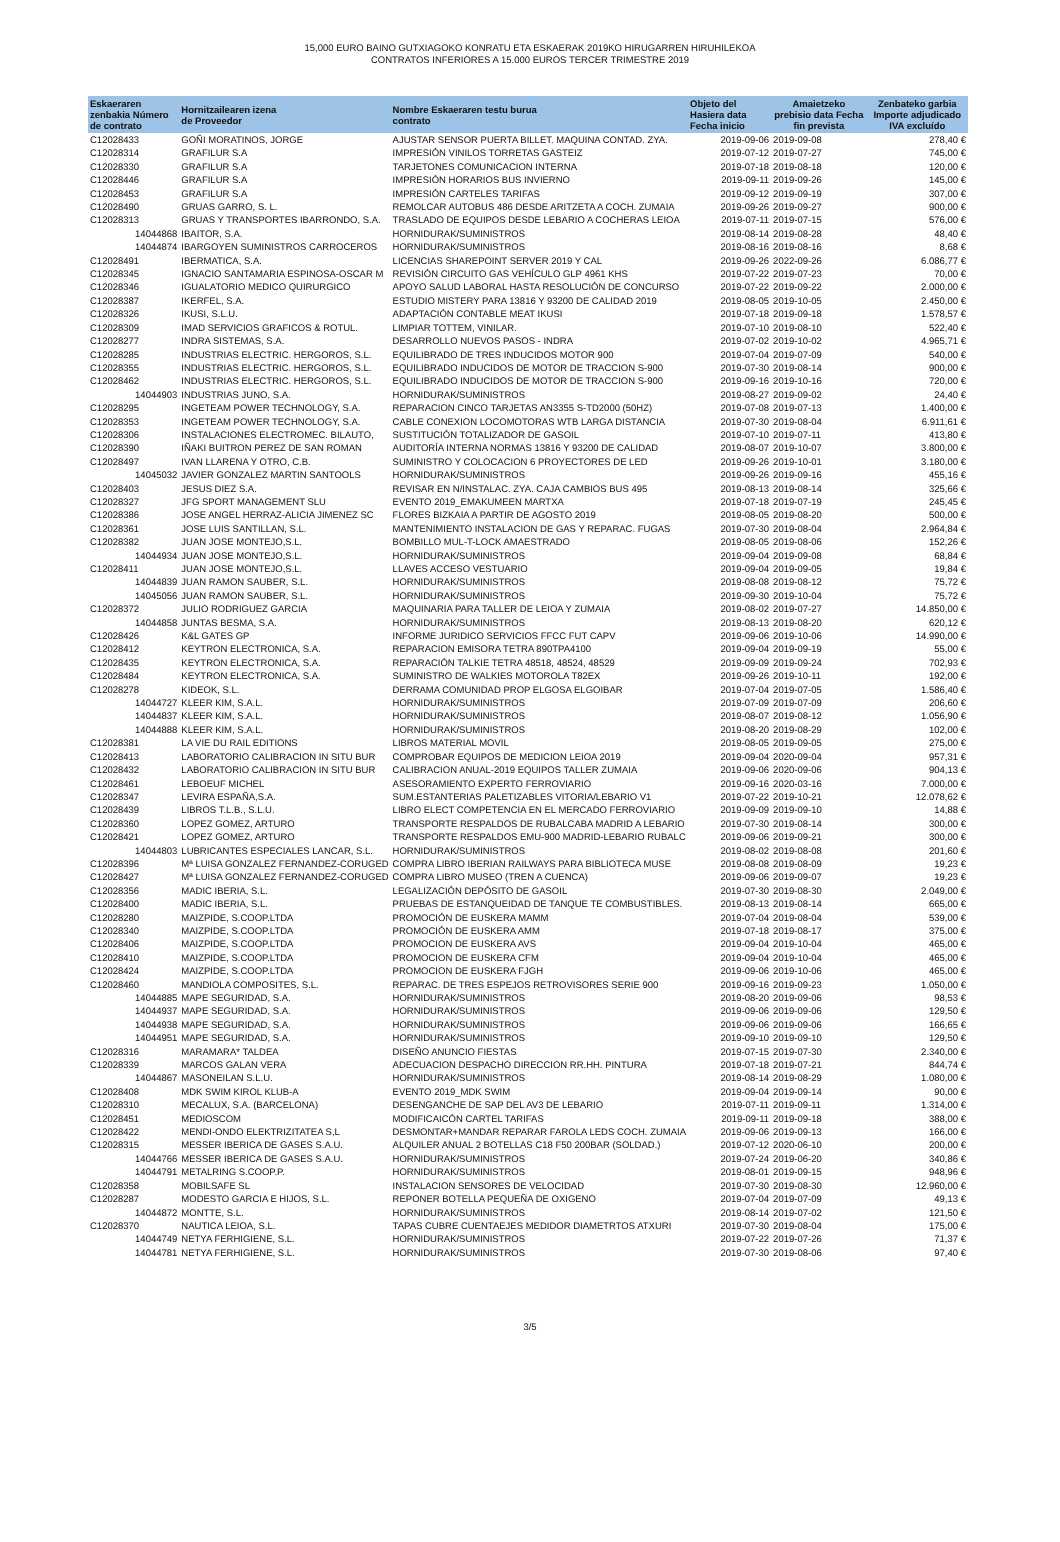15,000 EURO BAINO GUTXIAGOKO KONRATU ETA ESKAERAK 2019KO HIRUGARREN HIRUHILEKOA
CONTRATOS INFERIORES A 15.000 EUROS TERCER TRIMESTRE 2019
| Eskaeraren zenbakia Número de contrato | Hornitzailearen izena de Proveedor | Nombre Eskaeraren testu burua contrato | Objeto del Hasiera data Fecha inicio | Amaietzeko prebisio data Fecha fin prevista | Zenbateko garbia Importe adjudicado IVA excluído |
| --- | --- | --- | --- | --- | --- |
| C12028433 | GOÑI MORATINOS, JORGE | AJUSTAR SENSOR PUERTA BILLET. MAQUINA CONTAD. ZYA. | 2019-09-06 | 2019-09-08 | 278,40 € |
| C12028314 | GRAFILUR S.A | IMPRESIÓN VINILOS TORRETAS GASTEIZ | 2019-07-12 | 2019-07-27 | 745,00 € |
| C12028330 | GRAFILUR S.A | TARJETONES COMUNICACION INTERNA | 2019-07-18 | 2019-08-18 | 120,00 € |
| C12028446 | GRAFILUR S.A | IMPRESIÓN HORARIOS BUS INVIERNO | 2019-09-11 | 2019-09-26 | 145,00 € |
| C12028453 | GRAFILUR S.A | IMPRESIÓN CARTELES TARIFAS | 2019-09-12 | 2019-09-19 | 307,00 € |
| C12028490 | GRUAS GARRO, S. L. | REMOLCAR AUTOBUS 486 DESDE ARITZETA A COCH. ZUMAIA | 2019-09-26 | 2019-09-27 | 900,00 € |
| C12028313 | GRUAS Y TRANSPORTES IBARRONDO, S.A. | TRASLADO DE EQUIPOS DESDE LEBARIO A COCHERAS LEIOA | 2019-07-11 | 2019-07-15 | 576,00 € |
| 14044868 | IBAITOR, S.A. | HORNIDURAK/SUMINISTROS | 2019-08-14 | 2019-08-28 | 48,40 € |
| 14044874 | IBARGOYEN SUMINISTROS CARROCEROS | HORNIDURAK/SUMINISTROS | 2019-08-16 | 2019-08-16 | 8,68 € |
| C12028491 | IBERMATICA, S.A. | LICENCIAS SHAREPOINT SERVER 2019 Y CAL | 2019-09-26 | 2022-09-26 | 6.086,77 € |
| C12028345 | IGNACIO SANTAMARIA ESPINOSA-OSCAR M | REVISIÓN CIRCUITO GAS VEHÍCULO GLP 4961 KHS | 2019-07-22 | 2019-07-23 | 70,00 € |
| C12028346 | IGUALATORIO MEDICO QUIRURGICO | APOYO SALUD LABORAL HASTA RESOLUCIÓN DE CONCURSO | 2019-07-22 | 2019-09-22 | 2.000,00 € |
| C12028387 | IKERFEL, S.A. | ESTUDIO MISTERY PARA 13816 Y 93200 DE CALIDAD 2019 | 2019-08-05 | 2019-10-05 | 2.450,00 € |
| C12028326 | IKUSI, S.L.U. | ADAPTACIÓN CONTABLE MEAT IKUSI | 2019-07-18 | 2019-09-18 | 1.578,57 € |
| C12028309 | IMAD SERVICIOS GRAFICOS & ROTUL. | LIMPIAR TOTTEM, VINILAR. | 2019-07-10 | 2019-08-10 | 522,40 € |
| C12028277 | INDRA SISTEMAS, S.A. | DESARROLLO NUEVOS PASOS - INDRA | 2019-07-02 | 2019-10-02 | 4.965,71 € |
| C12028285 | INDUSTRIAS ELECTRIC. HERGOROS, S.L. | EQUILIBRADO DE TRES INDUCIDOS MOTOR 900 | 2019-07-04 | 2019-07-09 | 540,00 € |
| C12028355 | INDUSTRIAS ELECTRIC. HERGOROS, S.L. | EQUILIBRADO INDUCIDOS DE MOTOR DE TRACCION S-900 | 2019-07-30 | 2019-08-14 | 900,00 € |
| C12028462 | INDUSTRIAS ELECTRIC. HERGOROS, S.L. | EQUILIBRADO INDUCIDOS DE MOTOR DE TRACCION S-900 | 2019-09-16 | 2019-10-16 | 720,00 € |
| 14044903 | INDUSTRIAS JUNO, S.A. | HORNIDURAK/SUMINISTROS | 2019-08-27 | 2019-09-02 | 24,40 € |
| C12028295 | INGETEAM POWER TECHNOLOGY, S.A. | REPARACION CINCO TARJETAS AN3355 S-TD2000 (50HZ) | 2019-07-08 | 2019-07-13 | 1.400,00 € |
| C12028353 | INGETEAM POWER TECHNOLOGY, S.A. | CABLE CONEXION LOCOMOTORAS WTB LARGA DISTANCIA | 2019-07-30 | 2019-08-04 | 6.911,61 € |
| C12028306 | INSTALACIONES ELECTROMEC. BILAUTO, | SUSTITUCIÓN TOTALIZADOR DE GASOIL | 2019-07-10 | 2019-07-11 | 413,80 € |
| C12028390 | IÑAKI BUITRON PEREZ DE SAN ROMAN | AUDITORÍA INTERNA NORMAS 13816 Y 93200 DE CALIDAD | 2019-08-07 | 2019-10-07 | 3.800,00 € |
| C12028497 | IVAN LLARENA Y OTRO, C.B. | SUMINISTRO Y COLOCACION 6 PROYECTORES DE LED | 2019-09-26 | 2019-10-01 | 3.180,00 € |
| 14045032 | JAVIER GONZALEZ MARTIN SANTOOLS | HORNIDURAK/SUMINISTROS | 2019-09-26 | 2019-09-16 | 455,16 € |
| C12028403 | JESUS DIEZ S.A. | REVISAR EN N/INSTALAC. ZYA. CAJA CAMBIOS BUS 495 | 2019-08-13 | 2019-08-14 | 325,66 € |
| C12028327 | JFG SPORT MANAGEMENT SLU | EVENTO 2019_EMAKUMEEN MARTXA | 2019-07-18 | 2019-07-19 | 245,45 € |
| C12028386 | JOSE ANGEL HERRAZ-ALICIA JIMENEZ SC | FLORES BIZKAIA A PARTIR DE AGOSTO 2019 | 2019-08-05 | 2019-08-20 | 500,00 € |
| C12028361 | JOSE LUIS SANTILLAN, S.L. | MANTENIMIENTO INSTALACION DE GAS Y REPARAC. FUGAS | 2019-07-30 | 2019-08-04 | 2.964,84 € |
| C12028382 | JUAN JOSE MONTEJO,S.L. | BOMBILLO MUL-T-LOCK AMAESTRADO | 2019-08-05 | 2019-08-06 | 152,26 € |
| 14044934 | JUAN JOSE MONTEJO,S.L. | HORNIDURAK/SUMINISTROS | 2019-09-04 | 2019-09-08 | 68,84 € |
| C12028411 | JUAN JOSE MONTEJO,S.L. | LLAVES ACCESO VESTUARIO | 2019-09-04 | 2019-09-05 | 19,84 € |
| 14044839 | JUAN RAMON SAUBER, S.L. | HORNIDURAK/SUMINISTROS | 2019-08-08 | 2019-08-12 | 75,72 € |
| 14045056 | JUAN RAMON SAUBER, S.L. | HORNIDURAK/SUMINISTROS | 2019-09-30 | 2019-10-04 | 75,72 € |
| C12028372 | JULIO RODRIGUEZ GARCIA | MAQUINARIA PARA TALLER DE LEIOA Y ZUMAIA | 2019-08-02 | 2019-07-27 | 14.850,00 € |
| 14044858 | JUNTAS BESMA, S.A. | HORNIDURAK/SUMINISTROS | 2019-08-13 | 2019-08-20 | 620,12 € |
| C12028426 | K&L GATES GP | INFORME JURIDICO SERVICIOS FFCC FUT CAPV | 2019-09-06 | 2019-10-06 | 14.990,00 € |
| C12028412 | KEYTRON ELECTRONICA, S.A. | REPARACION EMISORA TETRA 890TPA4100 | 2019-09-04 | 2019-09-19 | 55,00 € |
| C12028435 | KEYTRON ELECTRONICA, S.A. | REPARACIÓN TALKIE TETRA 48518, 48524, 48529 | 2019-09-09 | 2019-09-24 | 702,93 € |
| C12028484 | KEYTRON ELECTRONICA, S.A. | SUMINISTRO DE WALKIES MOTOROLA T82EX | 2019-09-26 | 2019-10-11 | 192,00 € |
| C12028278 | KIDEOK, S.L. | DERRAMA COMUNIDAD PROP ELGOSA ELGOIBAR | 2019-07-04 | 2019-07-05 | 1.586,40 € |
| 14044727 | KLEER KIM, S.A.L. | HORNIDURAK/SUMINISTROS | 2019-07-09 | 2019-07-09 | 206,60 € |
| 14044837 | KLEER KIM, S.A.L. | HORNIDURAK/SUMINISTROS | 2019-08-07 | 2019-08-12 | 1.056,90 € |
| 14044888 | KLEER KIM, S.A.L. | HORNIDURAK/SUMINISTROS | 2019-08-20 | 2019-08-29 | 102,00 € |
| C12028381 | LA VIE DU RAIL EDITIONS | LIBROS MATERIAL MOVIL | 2019-08-05 | 2019-09-05 | 275,00 € |
| C12028413 | LABORATORIO CALIBRACION IN SITU BUR | COMPROBAR EQUIPOS DE MEDICION LEIOA 2019 | 2019-09-04 | 2020-09-04 | 957,31 € |
| C12028432 | LABORATORIO CALIBRACION IN SITU BUR | CALIBRACION ANUAL-2019 EQUIPOS TALLER ZUMAIA | 2019-09-06 | 2020-09-06 | 904,13 € |
| C12028461 | LEBOEUF MICHEL | ASESORAMIENTO EXPERTO FERROVIARIO | 2019-09-16 | 2020-03-16 | 7.000,00 € |
| C12028347 | LEVIRA ESPAÑA,S.A. | SUM.ESTANTERIAS PALETIZABLES VITORIA/LEBARIO V1 | 2019-07-22 | 2019-10-21 | 12.078,62 € |
| C12028439 | LIBROS T.L.B., S.L.U. | LIBRO ELECT COMPETENCIA EN EL MERCADO FERROVIARIO | 2019-09-09 | 2019-09-10 | 14,88 € |
| C12028360 | LOPEZ GOMEZ, ARTURO | TRANSPORTE RESPALDOS DE RUBALCABA MADRID A LEBARIO | 2019-07-30 | 2019-08-14 | 300,00 € |
| C12028421 | LOPEZ GOMEZ, ARTURO | TRANSPORTE RESPALDOS EMU-900 MADRID-LEBARIO RUBALC | 2019-09-06 | 2019-09-21 | 300,00 € |
| 14044803 | LUBRICANTES ESPECIALES LANCAR, S.L. | HORNIDURAK/SUMINISTROS | 2019-08-02 | 2019-08-08 | 201,60 € |
| C12028396 | Mª LUISA GONZALEZ FERNANDEZ-CORUGED | COMPRA LIBRO IBERIAN RAILWAYS PARA BIBLIOTECA MUSE | 2019-08-08 | 2019-08-09 | 19,23 € |
| C12028427 | Mª LUISA GONZALEZ FERNANDEZ-CORUGED | COMPRA LIBRO MUSEO (TREN A CUENCA) | 2019-09-06 | 2019-09-07 | 19,23 € |
| C12028356 | MADIC IBERIA, S.L. | LEGALIZACIÓN DEPÓSITO DE GASOIL | 2019-07-30 | 2019-08-30 | 2.049,00 € |
| C12028400 | MADIC IBERIA, S.L. | PRUEBAS DE ESTANQUEIDAD DE TANQUE TE COMBUSTIBLES. | 2019-08-13 | 2019-08-14 | 665,00 € |
| C12028280 | MAIZPIDE, S.COOP.LTDA | PROMOCIÓN DE EUSKERA MAMM | 2019-07-04 | 2019-08-04 | 539,00 € |
| C12028340 | MAIZPIDE, S.COOP.LTDA | PROMOCIÓN DE EUSKERA AMM | 2019-07-18 | 2019-08-17 | 375,00 € |
| C12028406 | MAIZPIDE, S.COOP.LTDA | PROMOCION DE EUSKERA AVS | 2019-09-04 | 2019-10-04 | 465,00 € |
| C12028410 | MAIZPIDE, S.COOP.LTDA | PROMOCION DE EUSKERA CFM | 2019-09-04 | 2019-10-04 | 465,00 € |
| C12028424 | MAIZPIDE, S.COOP.LTDA | PROMOCION DE EUSKERA FJGH | 2019-09-06 | 2019-10-06 | 465,00 € |
| C12028460 | MANDIOLA COMPOSITES, S.L. | REPARAC. DE TRES ESPEJOS RETROVISORES SERIE 900 | 2019-09-16 | 2019-09-23 | 1.050,00 € |
| 14044885 | MAPE SEGURIDAD, S.A. | HORNIDURAK/SUMINISTROS | 2019-08-20 | 2019-09-06 | 98,53 € |
| 14044937 | MAPE SEGURIDAD, S.A. | HORNIDURAK/SUMINISTROS | 2019-09-06 | 2019-09-06 | 129,50 € |
| 14044938 | MAPE SEGURIDAD, S.A. | HORNIDURAK/SUMINISTROS | 2019-09-06 | 2019-09-06 | 166,65 € |
| 14044951 | MAPE SEGURIDAD, S.A. | HORNIDURAK/SUMINISTROS | 2019-09-10 | 2019-09-10 | 129,50 € |
| C12028316 | MARAMARA* TALDEA | DISEÑO ANUNCIO FIESTAS | 2019-07-15 | 2019-07-30 | 2.340,00 € |
| C12028339 | MARCOS GALAN VERA | ADECUACION DESPACHO DIRECCION RR.HH. PINTURA | 2019-07-18 | 2019-07-21 | 844,74 € |
| 14044867 | MASONEILAN S.L.U. | HORNIDURAK/SUMINISTROS | 2019-08-14 | 2019-08-29 | 1.080,00 € |
| C12028408 | MDK SWIM KIROL KLUB-A | EVENTO 2019_MDK SWIM | 2019-09-04 | 2019-09-14 | 90,00 € |
| C12028310 | MECALUX, S.A. (BARCELONA) | DESENGANCHE DE SAP DEL AV3 DE LEBARIO | 2019-07-11 | 2019-09-11 | 1.314,00 € |
| C12028451 | MEDIOSCOM | MODIFICAICÓN CARTEL TARIFAS | 2019-09-11 | 2019-09-18 | 388,00 € |
| C12028422 | MENDI-ONDO ELEKTRIZITATEA S,L | DESMONTAR+MANDAR REPARAR FAROLA LEDS COCH. ZUMAIA | 2019-09-06 | 2019-09-13 | 166,00 € |
| C12028315 | MESSER IBERICA DE GASES S.A.U. | ALQUILER ANUAL 2 BOTELLAS C18 F50 200BAR (SOLDAD.) | 2019-07-12 | 2020-06-10 | 200,00 € |
| 14044766 | MESSER IBERICA DE GASES S.A.U. | HORNIDURAK/SUMINISTROS | 2019-07-24 | 2019-06-20 | 340,86 € |
| 14044791 | METALRING S.COOP.P. | HORNIDURAK/SUMINISTROS | 2019-08-01 | 2019-09-15 | 948,96 € |
| C12028358 | MOBILSAFE SL | INSTALACION SENSORES DE VELOCIDAD | 2019-07-30 | 2019-08-30 | 12.960,00 € |
| C12028287 | MODESTO GARCIA E HIJOS, S.L. | REPONER BOTELLA PEQUEÑA DE OXIGENO | 2019-07-04 | 2019-07-09 | 49,13 € |
| 14044872 | MONTTE, S.L. | HORNIDURAK/SUMINISTROS | 2019-08-14 | 2019-07-02 | 121,50 € |
| C12028370 | NAUTICA LEIOA, S.L. | TAPAS CUBRE CUENTAEJES MEDIDOR DIAMETRTOS ATXURI | 2019-07-30 | 2019-08-04 | 175,00 € |
| 14044749 | NETYA FERHIGIENE, S.L. | HORNIDURAK/SUMINISTROS | 2019-07-22 | 2019-07-26 | 71,37 € |
| 14044781 | NETYA FERHIGIENE, S.L. | HORNIDURAK/SUMINISTROS | 2019-07-30 | 2019-08-06 | 97,40 € |
3/5